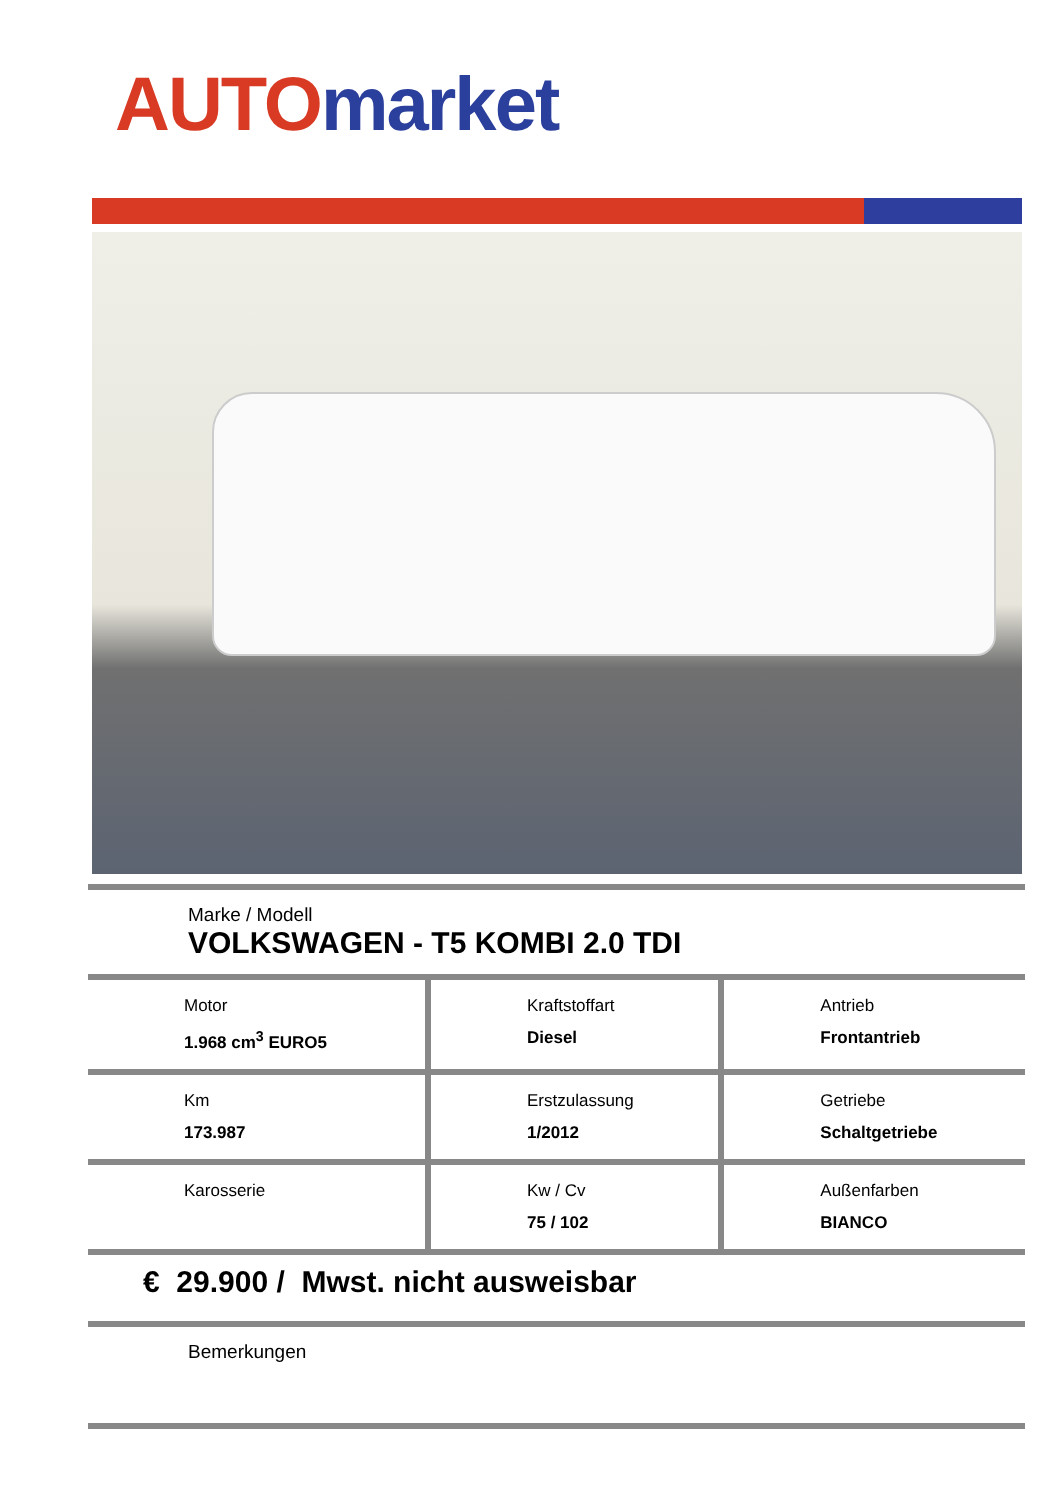AUTO market
Marke / Modell
VOLKSWAGEN - T5 KOMBI 2.0 TDI
| Motor 1.968 cm<sup>3</sup> EURO5 | Kraftstoffart Diesel | Antrieb Frontantrieb |
| Km 173.987 | Erstzulassung 1/2012 | Getriebe Schaltgetriebe |
| Karosserie | Kw / Cv 75 / 102 | Außenfarben BIANCO |
€ 29.900 / Mwst. nicht ausweisbar
Bemerkungen